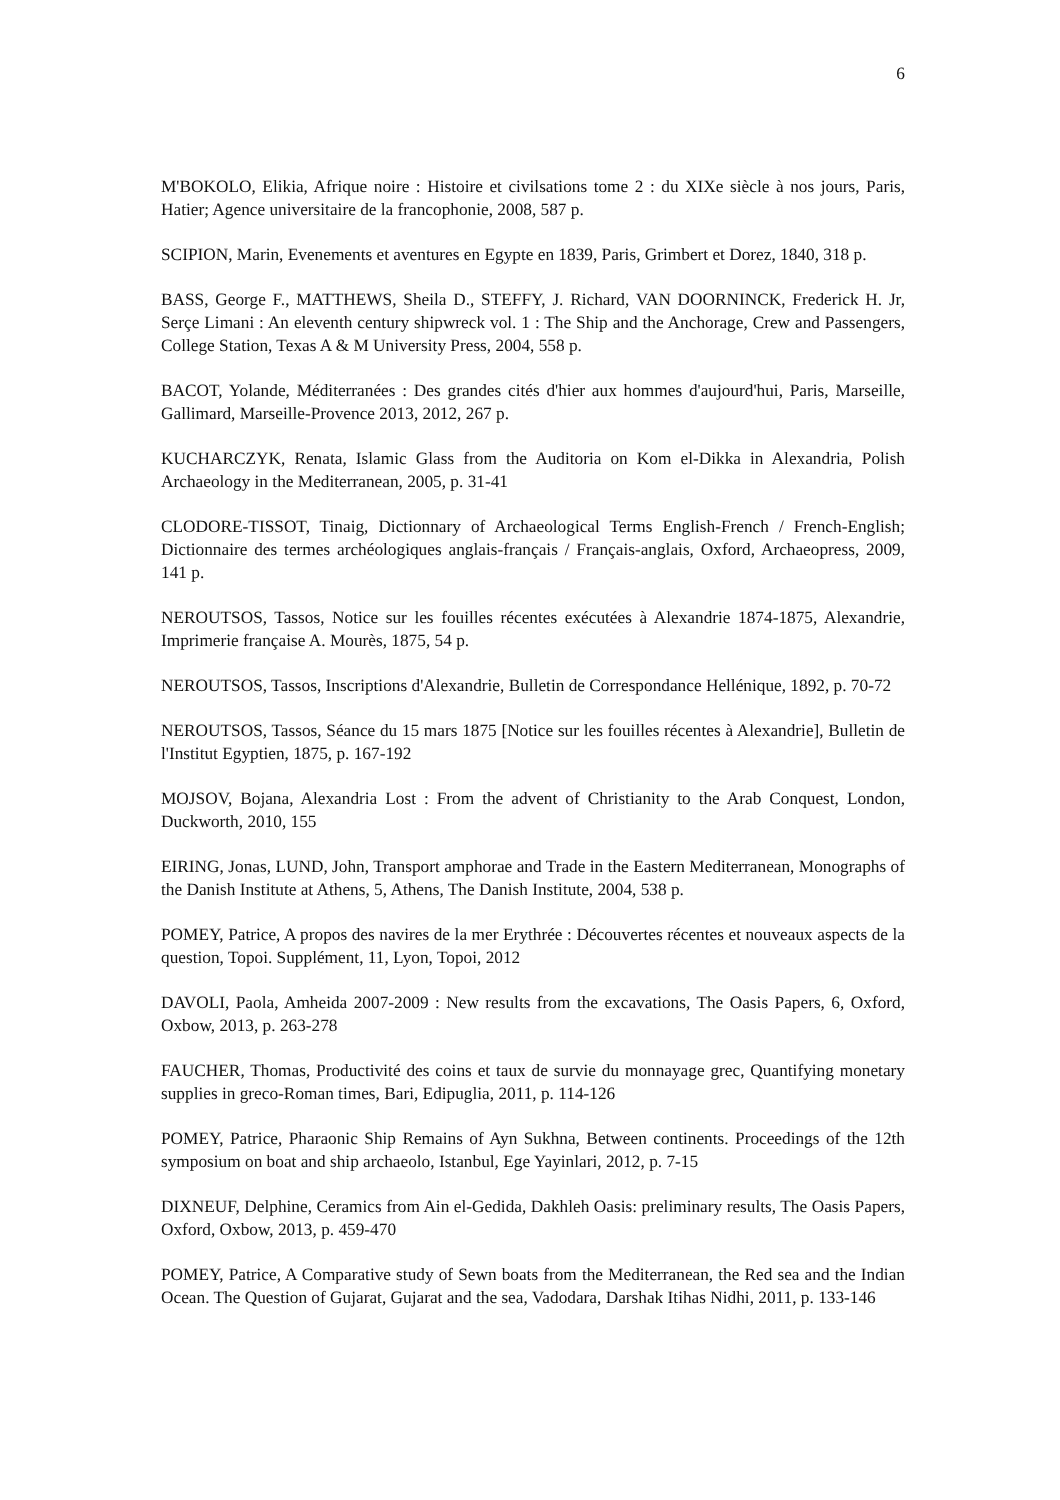6
M'BOKOLO, Elikia, Afrique noire : Histoire et civilsations tome 2 : du XIXe siècle à nos jours, Paris, Hatier; Agence universitaire de la francophonie, 2008, 587 p.
SCIPION, Marin, Evenements et aventures en Egypte en 1839, Paris, Grimbert et Dorez, 1840, 318 p.
BASS, George F., MATTHEWS, Sheila D., STEFFY, J. Richard, VAN DOORNINCK, Frederick H. Jr, Serçe Limani : An eleventh century shipwreck vol. 1 : The Ship and the Anchorage, Crew and Passengers, College Station, Texas A & M University Press, 2004, 558 p.
BACOT, Yolande, Méditerranées : Des grandes cités d'hier aux hommes d'aujourd'hui, Paris, Marseille, Gallimard, Marseille-Provence 2013, 2012, 267 p.
KUCHARCZYK, Renata, Islamic Glass from the Auditoria on Kom el-Dikka in Alexandria, Polish Archaeology in the Mediterranean, 2005, p. 31-41
CLODORE-TISSOT, Tinaig, Dictionnary of Archaeological Terms English-French / French-English; Dictionnaire des termes archéologiques anglais-français / Français-anglais, Oxford, Archaeopress, 2009, 141 p.
NEROUTSOS, Tassos, Notice sur les fouilles récentes exécutées à Alexandrie 1874-1875, Alexandrie, Imprimerie française A. Mourès, 1875, 54 p.
NEROUTSOS, Tassos, Inscriptions d'Alexandrie, Bulletin de Correspondance Hellénique, 1892, p. 70-72
NEROUTSOS, Tassos, Séance du 15 mars 1875 [Notice sur les fouilles récentes à Alexandrie], Bulletin de l'Institut Egyptien, 1875, p. 167-192
MOJSOV, Bojana, Alexandria Lost : From the advent of Christianity to the Arab Conquest, London, Duckworth, 2010, 155
EIRING, Jonas, LUND, John, Transport amphorae and Trade in the Eastern Mediterranean, Monographs of the Danish Institute at Athens, 5, Athens, The Danish Institute, 2004, 538 p.
POMEY, Patrice, A propos des navires de la mer Erythrée : Découvertes récentes et nouveaux aspects de la question, Topoi. Supplément, 11, Lyon, Topoi, 2012
DAVOLI, Paola, Amheida 2007-2009 : New results from the excavations, The Oasis Papers, 6, Oxford, Oxbow, 2013, p. 263-278
FAUCHER, Thomas, Productivité des coins et taux de survie du monnayage grec, Quantifying monetary supplies in greco-Roman times, Bari, Edipuglia, 2011, p. 114-126
POMEY, Patrice, Pharaonic Ship Remains of Ayn Sukhna, Between continents. Proceedings of the 12th symposium on boat and ship archaeolo, Istanbul, Ege Yayinlari, 2012, p. 7-15
DIXNEUF, Delphine, Ceramics from Ain el-Gedida, Dakhleh Oasis: preliminary results, The Oasis Papers, Oxford, Oxbow, 2013, p. 459-470
POMEY, Patrice, A Comparative study of Sewn boats from the Mediterranean, the Red sea and the Indian Ocean. The Question of Gujarat, Gujarat and the sea, Vadodara, Darshak Itihas Nidhi, 2011, p. 133-146